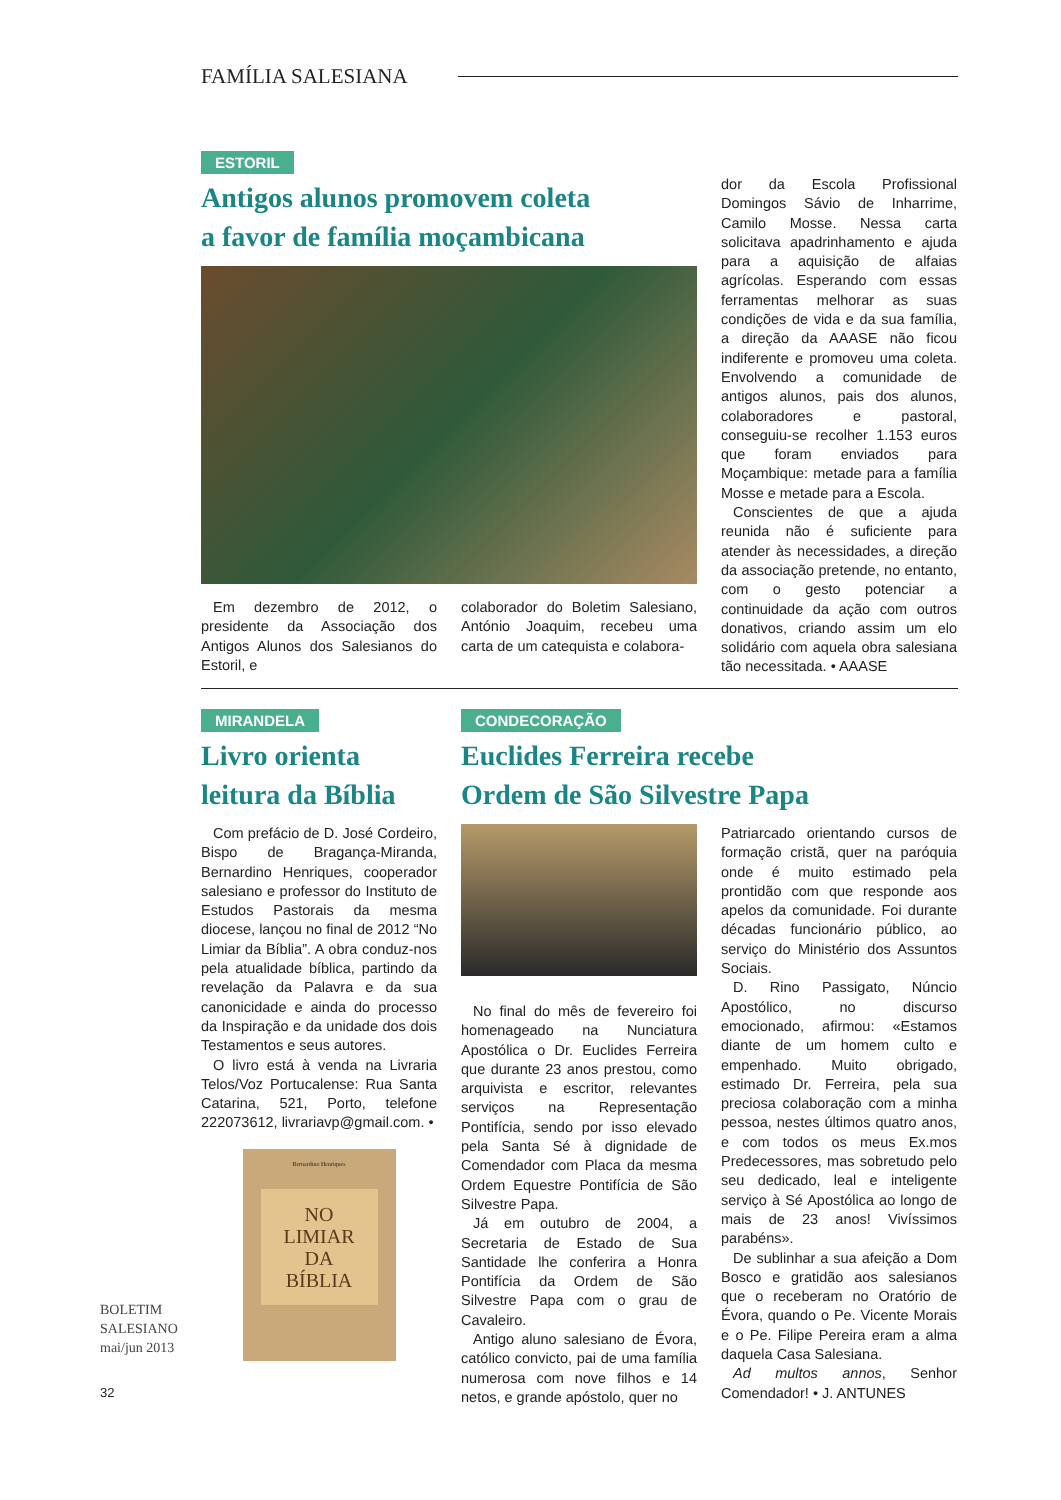FAMÍLIA SALESIANA
ESTORIL
Antigos alunos promovem coleta
a favor de família moçambicana
Em dezembro de 2012, o presidente da Associação dos Antigos Alunos dos Salesianos do Estoril, e
colaborador do Boletim Salesiano, António Joaquim, recebeu uma carta de um catequista e colabora-
dor da Escola Profissional Domingos Sávio de Inharrime, Camilo Mosse. Nessa carta solicitava apadrinhamento e ajuda para a aquisição de alfaias agrícolas. Esperando com essas ferramentas melhorar as suas condições de vida e da sua família, a direção da AAASE não ficou indiferente e promoveu uma coleta. Envolvendo a comunidade de antigos alunos, pais dos alunos, colaboradores e pastoral, conseguiu-se recolher 1.153 euros que foram enviados para Moçambique: metade para a família Mosse e metade para a Escola.
Conscientes de que a ajuda reunida não é suficiente para atender às necessidades, a direção da associação pretende, no entanto, com o gesto potenciar a continuidade da ação com outros donativos, criando assim um elo solidário com aquela obra salesiana tão necessitada. • AAASE
MIRANDELA
Livro orienta
leitura da Bíblia
Com prefácio de D. José Cordeiro, Bispo de Bragança-Miranda, Bernardino Henriques, cooperador salesiano e professor do Instituto de Estudos Pastorais da mesma diocese, lançou no final de 2012 “No Limiar da Bíblia”. A obra conduz-nos pela atualidade bíblica, partindo da revelação da Palavra e da sua canonicidade e ainda do processo da Inspiração e da unidade dos dois Testamentos e seus autores.
O livro está à venda na Livraria Telos/Voz Portucalense: Rua Santa Catarina, 521, Porto, telefone 222073612, livrariavp@gmail.com. •
Bernardino Henriques
NO
LIMIAR
DA
BÍBLIA
CONDECORAÇÃO
Euclides Ferreira recebe
Ordem de São Silvestre Papa
No final do mês de fevereiro foi homenageado na Nunciatura Apostólica o Dr. Euclides Ferreira que durante 23 anos prestou, como arquivista e escritor, relevantes serviços na Representação Pontifícia, sendo por isso elevado pela Santa Sé à dignidade de Comendador com Placa da mesma Ordem Equestre Pontifícia de São Silvestre Papa.
Já em outubro de 2004, a Secretaria de Estado de Sua Santidade lhe conferira a Honra Pontifícia da Ordem de São Silvestre Papa com o grau de Cavaleiro.
Antigo aluno salesiano de Évora, católico convicto, pai de uma família numerosa com nove filhos e 14 netos, e grande apóstolo, quer no
Patriarcado orientando cursos de formação cristã, quer na paróquia onde é muito estimado pela prontidão com que responde aos apelos da comunidade. Foi durante décadas funcionário público, ao serviço do Ministério dos Assuntos Sociais.
D. Rino Passigato, Núncio Apostólico, no discurso emocionado, afirmou: «Estamos diante de um homem culto e empenhado. Muito obrigado, estimado Dr. Ferreira, pela sua preciosa colaboração com a minha pessoa, nestes últimos quatro anos, e com todos os meus Ex.mos Predecessores, mas sobretudo pelo seu dedicado, leal e inteligente serviço à Sé Apostólica ao longo de mais de 23 anos! Vivíssimos parabéns».
De sublinhar a sua afeição a Dom Bosco e gratidão aos salesianos que o receberam no Oratório de Évora, quando o Pe. Vicente Morais e o Pe. Filipe Pereira eram a alma daquela Casa Salesiana.
Ad multos annos, Senhor Comendador! • J. ANTUNES
BOLETIM
SALESIANO
mai/jun 2013
32